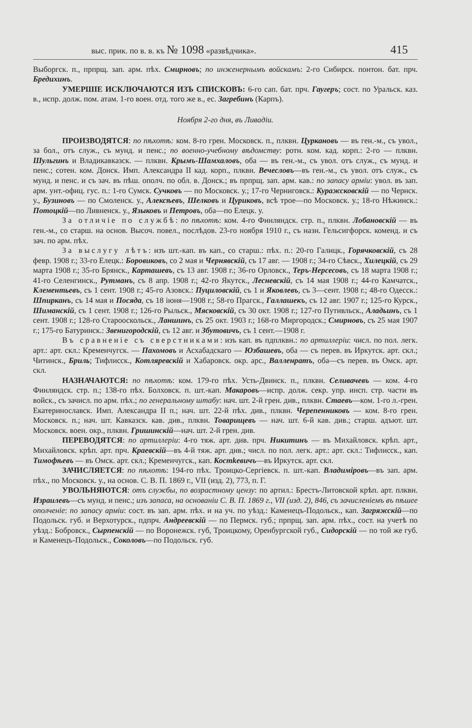выс. прик. по в. в. къ № 1098 «развѣдчика». 415
Выборгск. п., прпрщ. зап. арм. пѣх. Смирновъ; по инженернымъ войскамъ: 2-го Сибирск. понтон. бат. прч. Бредихинъ.
УМЕРШІЕ ИСКЛЮЧАЮТСЯ ИЗЪ СПИСКОВЪ: 6-го сап. бат. прч. Гаугеръ; сост. по Уральск. каз. в., испр. долж. пом. атам. 1-го воен. отд. того же в., ес. Загребинъ (Карпъ).
Ноября 2-го дня, въ Ливадіи.
ПРОИЗВОДЯТСЯ: по пѣхотѣ: ком. 8-го грен. Московск. п., плквн. Цуркановъ — въ ген.-м., съ увол., за бол., отъ служ., съ мунд. и пенс.; по военно-учебному вѣдомству: ротн. ком. кад. корп.: 2-го — плквн. Шульгинъ и Владикавказск. — плквн. Крымъ-Шамхаловъ, оба — въ ген.-м., съ увол. отъ служ., съ мунд. и пенс.; сотен. ком. Донск. Имп. Александра II кад. корп., плквн. Вечесловъ—въ ген.-м., съ увол. отъ служ., съ мунд. и пенс. и съ зач. въ пѣш. ополч. по обл. в. Донск.; въ прпрщ. зап. арм. кав.: по запасу арміи: увол. въ зап. арм. унт.-офиц. гус. п.: 1-го Сумск. Сучковъ — по Московск. у.; 17-го Черниговск.: Куражсковскій — по Чернск. у., Бузиновъ — по Смоленск. у., Алексѣевъ, Шелковъ и Цуриковъ, всѣ трое—по Московск. у.; 18-го Нѣжинск.: Потоцкій—по Ливненск. у., Языковъ и Петровъ, оба—по Елецк. у.
За отличіе по службѣ: по пѣхотѣ: ком. 4-го Финляндск. стр. п., плквн. Лобановскій — въ ген.-м., со старш. на основ. Высоч. повел., послѣдов. 23-го ноября 1910 г., съ назн. Гельсигфорск. коменд. и съ зач. по арм. пѣх.
За выслугу лѣтъ: изъ шт.-кап. въ кап., со старш.: пѣх. п.: 20-го Галицк., Горячковскій, съ 28 февр. 1908 г.; 33-го Елецк.: Боровиковъ, со 2 мая и Чернявскій, съ 17 авг. — 1908 г.; 34-го Сѣвск., Хилецкій, съ 29 марта 1908 г.; 35-го Брянск., Карташевъ, съ 13 авг. 1908 г.; 36-го Орловск., Теръ-Нерсесовъ, съ 18 марта 1908 г.; 41-го Селенгинск., Рутманъ, съ 8 апр. 1908 г.; 42-го Якутск., Лесневскій, съ 14 мая 1908 г.; 44-го Камчатск., Клементьевъ, съ 1 сент. 1908 г.; 45-го Азовск.: Пуциловскій, съ 1 и Яковлевъ, съ 3—сент. 1908 г.; 48-го Одесск.: Шпирканъ, съ 14 мая и Посяда, съ 18 іюня—1908 г.; 58-го Прагск., Галлашекъ, съ 12 авг. 1907 г.; 125-го Курск., Шиманскій, съ 1 сент. 1908 г.; 126-го Рыльск., Мясковскій, съ 30 окт. 1908 г.; 127-го Путивльск., Аладьинъ, съ 1 сент. 1908 г.; 128-го Старооскольск., Ланшинъ, съ 25 окт. 1903 г.; 168-го Миргородск.; Смирновъ, съ 25 мая 1907 г.; 175-го Батуринск.: Звенигородскій, съ 12 авг. и Збутовичъ, съ 1 сент.—1908 г.
Въ сравненіе съ сверстниками: изъ кап. въ пдплквн.: по артиллеріи: числ. по пол. легк. арт.: арт. скл.: Кременчугск. — Пахомовъ и Асхабадскаго — Юзбашевъ, оба — съ перев. въ Иркутск. арт. скл.; Читинск., Бриль; Тифлисск., Котляревскій и Хабаровск. окр. арс., Валленратъ, оба—съ перев. въ Омск. арт. скл.
НАЗНАЧАЮТСЯ: по пѣхотѣ: ком. 179-го пѣх. Усть-Двинск. п., плквн. Селивачевъ — ком. 4-го Финляндск. стр. п.; 138-го пѣх. Болховск. п. шт.-кап. Макаровъ—испр. долж. секр. упр. инсп. стр. части въ войск., съ зачисл. по арм. пѣх.; по генеральному штабу: нач. шт. 2-й грен. див., плквн. Стаевъ—ком. 1-го л.-грен. Екатеринославск. Имп. Александра II п.; нач. шт. 22-й пѣх. див., плквн. Черепенниковъ — ком. 8-го грен. Московск. п.; нач. шт. Кавказск. кав. див., плквн. Товарищевъ — нач. шт. 6-й кав. див.; старш. адъют. шт. Московск. воен. окр., плквн. Гришинскій—нач. шт. 2-й грен. див.
ПЕРЕВОДЯТСЯ: по артиллеріи: 4-го тяж. арт. див. прч. Никитинъ — въ Михайловск. крѣп. арт., Михайловск. крѣп. арт. прч. Краевскій—въ 4-й тяж. арт. див.; числ. по пол. легк. арт.: арт. скл.: Тифлисск., кап. Тимофѣевъ — въ Омск. арт. скл.; Кременчугск., кап. Костkевичъ—въ Иркутск. арт. скл.
ЗАЧИСЛЯЕТСЯ: по пѣхотѣ: 194-го пѣх. Троицко-Сергіевск. п. шт.-кап. Владиміровъ—въ зап. арм. пѣх., по Московск. у., на основ. С. В. П. 1869 г., VII (изд. 2), 773, п. Г.
УВОЛЬНЯЮТСЯ: отъ службы, по возрастному цензу: по артил.: Брестъ-Литовской крѣп. арт. плквн. Израилевъ—съ мунд. и пенс.; изъ запаса, на основаніи С. В. П. 1869 г., VII (изд. 2), 846, съ зачисленіемъ въ пѣшее ополченіе: по запасу арміи: сост. въ зап. арм. пѣх. и на уч. по уѣзд.: Каменецъ-Подольск., кап. Загряжскій—по Подольск. губ. и Верхотурск., пдпрч. Андреевскій — по Пермск. губ.; прпрщ. зап. арм. пѣх., сост. на учетѣ по уѣзд.: Бобровск., Сырпенскій — по Воронежск. губ, Троицкому, Оренбургской губ., Сидорскій — по той же губ. и Каменецъ-Подольск., Соколовъ—по Подольск. губ.